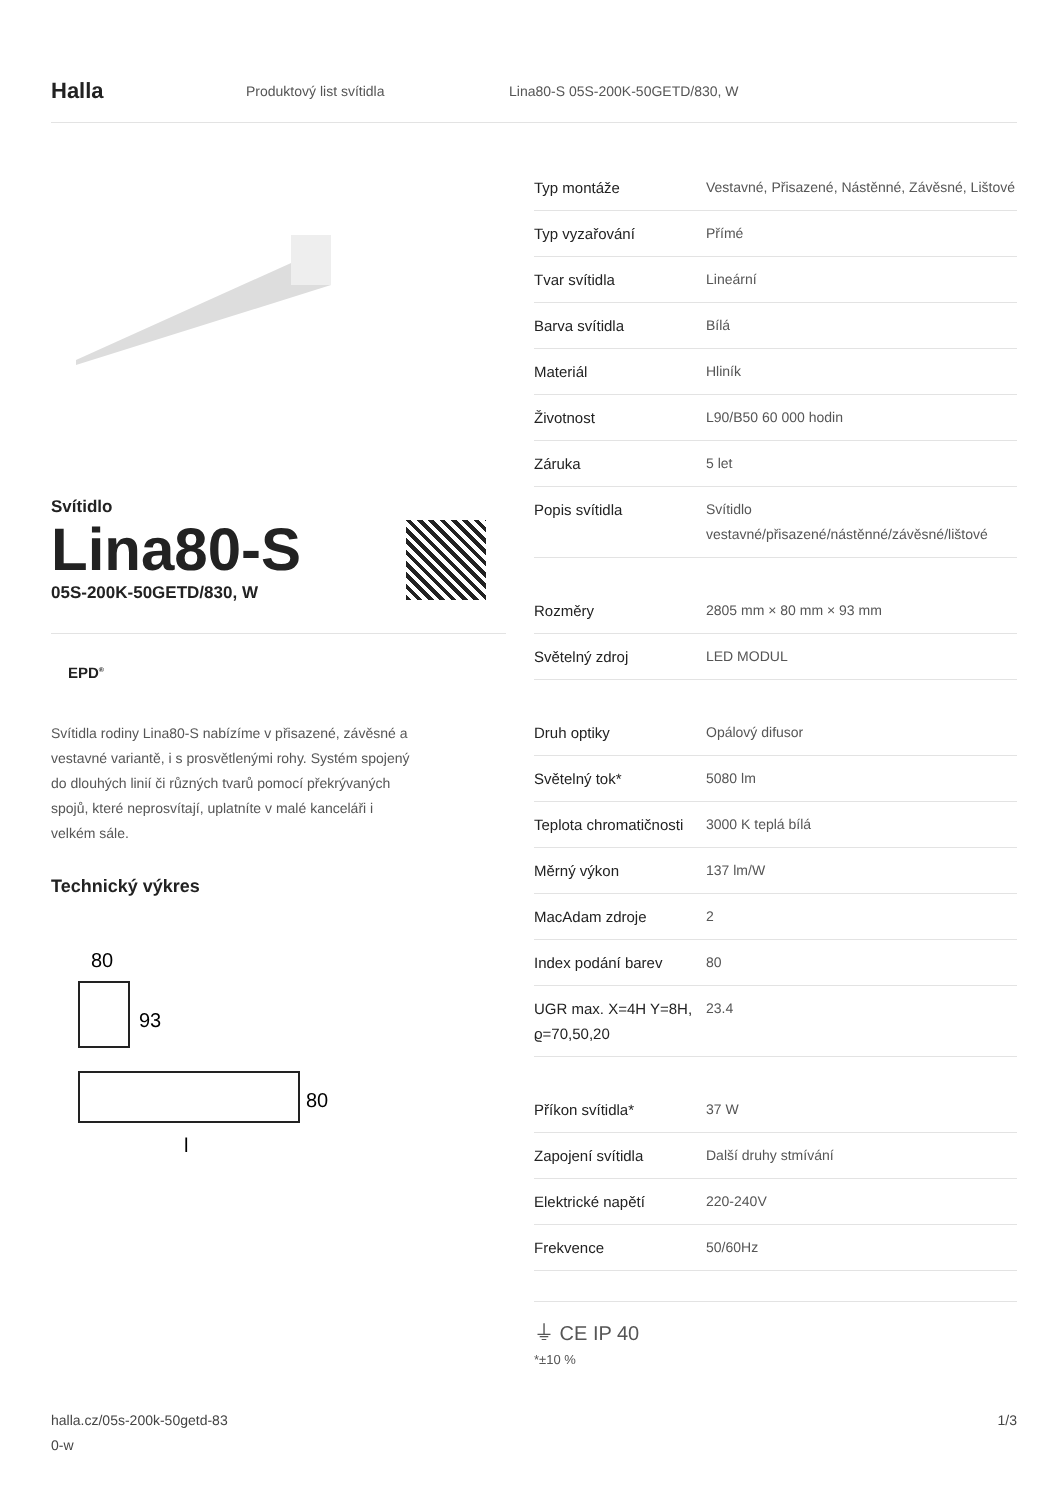Halla
Produktový list svítidla
Lina80-S 05S-200K-50GETD/830, W
Svítidlo
Lina80-S
05S-200K-50GETD/830, W
EPD<sup>®</sup>
Svítidla rodiny Lina80-S nabízíme v přisazené, závěsné a vestavné variantě, i s prosvětlenými rohy. Systém spojený do dlouhých linií či různých tvarů pomocí překrývaných spojů, které neprosvítají, uplatníte v malé kanceláři i velkém sále.
Technický výkres
80
93
80
l
| Typ montáže | Vestavné, Přisazené, Nástěnné, Závěsné, Lištové |
| Typ vyzařování | Přímé |
| Tvar svítidla | Lineární |
| Barva svítidla | Bílá |
| Materiál | Hliník |
| Životnost | L90/B50 60 000 hodin |
| Záruka | 5 let |
| Popis svítidla | Svítidlo vestavné/přisazené/nástěnné/závěsné/lištové |
| Rozměry | 2805 mm × 80 mm × 93 mm |
| Světelný zdroj | LED MODUL |
| Druh optiky | Opálový difusor |
| Světelný tok* | 5080 lm |
| Teplota chromatičnosti | 3000 K teplá bílá |
| Měrný výkon | 137 lm/W |
| MacAdam zdroje | 2 |
| Index podání barev | 80 |
| UGR max. X=4H Y=8H, ϱ=70,50,20 | 23.4 |
| Příkon svítidla* | 37 W |
| Zapojení svítidla | Další druhy stmívání |
| Elektrické napětí | 220-240V |
| Frekvence | 50/60Hz |
⏚ CE IP 40
*±10 %
halla.cz/05s-200k-50getd-83
0-w
1/3